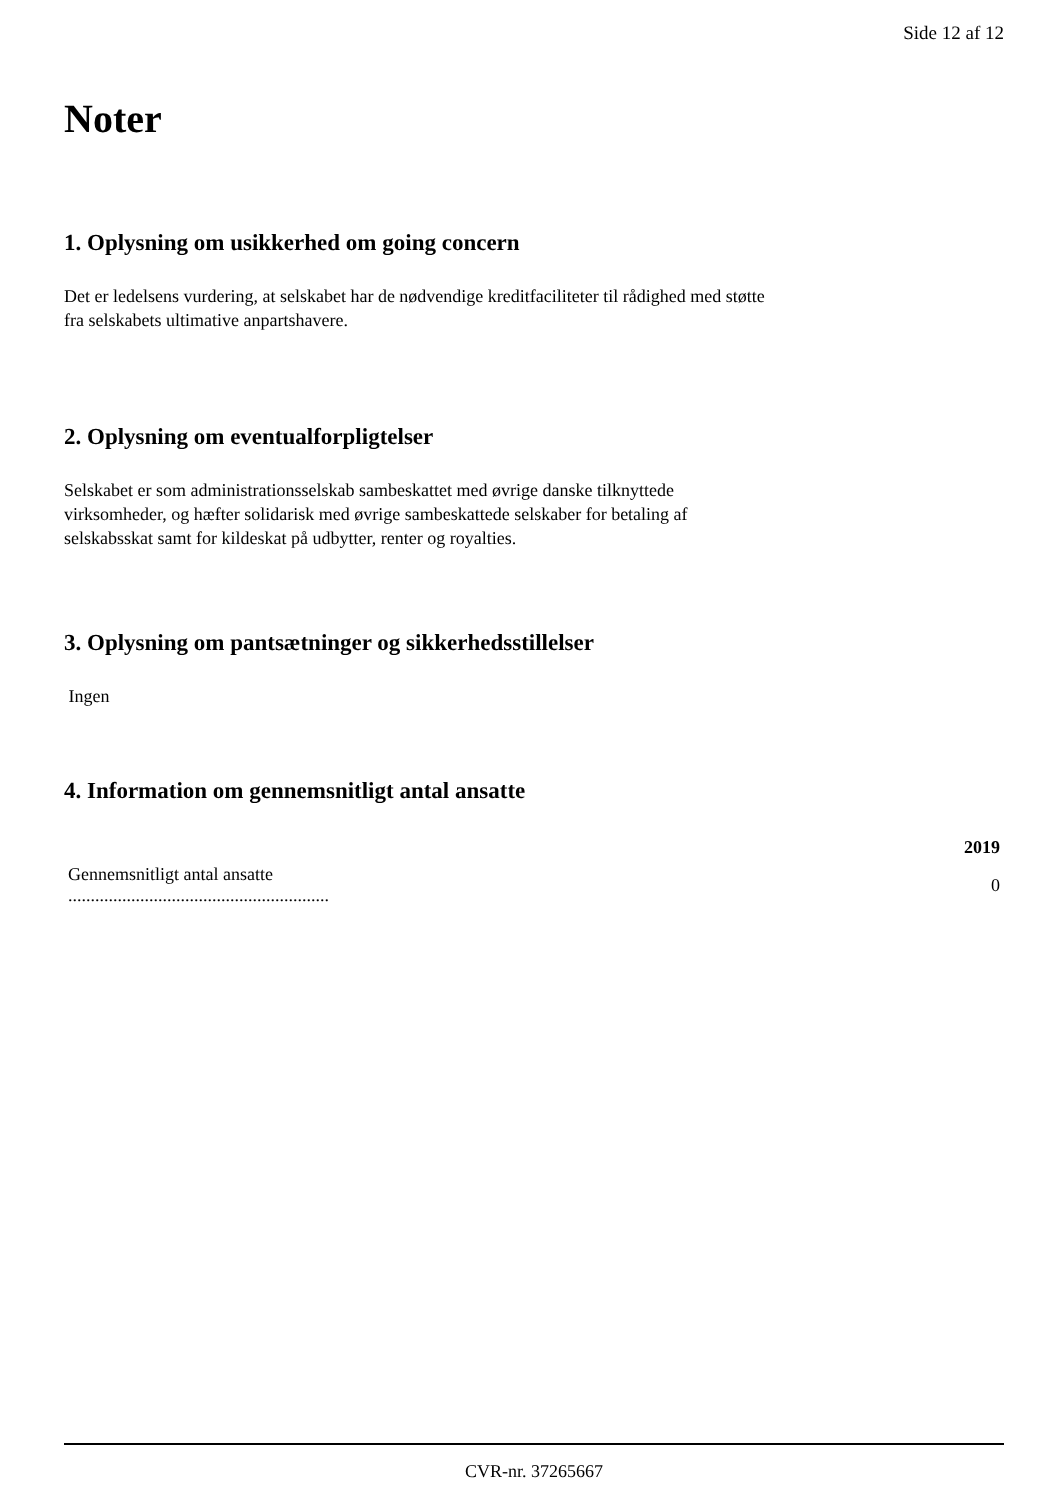Side 12 af 12
Noter
1. Oplysning om usikkerhed om going concern
Det er ledelsens vurdering, at selskabet har de nødvendige kreditfaciliteter til rådighed med støtte
fra selskabets ultimative anpartshavere.
2. Oplysning om eventualforpligtelser
Selskabet er som administrationsselskab sambeskattet med øvrige danske tilknyttede
virksomheder, og hæfter solidarisk med øvrige sambeskattede selskaber for betaling af
selskabsskat samt for kildeskat på udbytter, renter og royalties.
3. Oplysning om pantsætninger og sikkerhedsstillelser
Ingen
4. Information om gennemsnitligt antal ansatte
| | | 2019 |
| --- | --- | --- |
| Gennemsnitligt antal ansatte .......................................................... | | 0 |
CVR-nr. 37265667